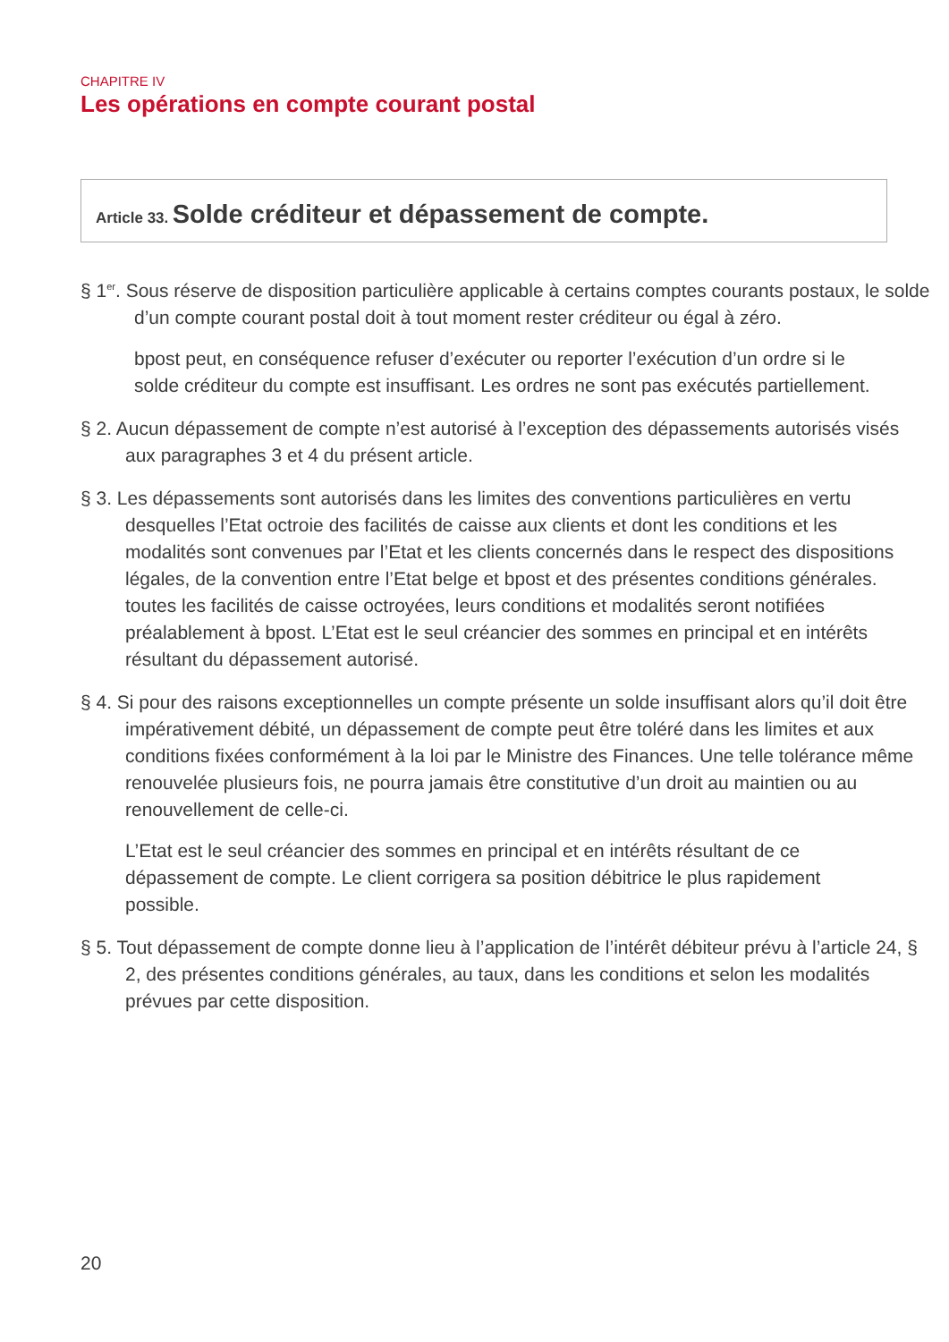CHAPITRE IV
Les opérations en compte courant postal
Article 33. Solde créditeur et dépassement de compte.
§ 1<sup>er</sup>. Sous réserve de disposition particulière applicable à certains comptes courants postaux, le solde d’un compte courant postal doit à tout moment rester créditeur ou égal à zéro.
bpost peut, en conséquence refuser d’exécuter ou reporter l’exécution d’un ordre si le solde créditeur du compte est insuffisant. Les ordres ne sont pas exécutés partiellement.
§ 2. Aucun dépassement de compte n’est autorisé à l’exception des dépassements autorisés visés aux paragraphes 3 et 4 du présent article.
§ 3. Les dépassements sont autorisés dans les limites des conventions particulières en vertu desquelles l’Etat octroie des facilités de caisse aux clients et dont les conditions et les modalités sont convenues par l’Etat et les clients concernés dans le respect des dispositions légales, de la convention entre l’Etat belge et bpost et des présentes conditions générales. toutes les facilités de caisse octroyées, leurs conditions et modalités seront notifiées préalablement à bpost. L’Etat est le seul créancier des sommes en principal et en intérêts résultant du dépassement autorisé.
§ 4. Si pour des raisons exceptionnelles un compte présente un solde insuffisant alors qu’il doit être impérativement débité, un dépassement de compte peut être toléré dans les limites et aux conditions fixées conformément à la loi par le Ministre des Finances. Une telle tolérance même renouvelée plusieurs fois, ne pourra jamais être constitutive d’un droit au maintien ou au renouvellement de celle-ci.
L’Etat est le seul créancier des sommes en principal et en intérêts résultant de ce dépassement de compte. Le client corrigera sa position débitrice le plus rapidement possible.
§ 5. Tout dépassement de compte donne lieu à l’application de l’intérêt débiteur prévu à l’article 24, § 2, des présentes conditions générales, au taux, dans les conditions et selon les modalités prévues par cette disposition.
20